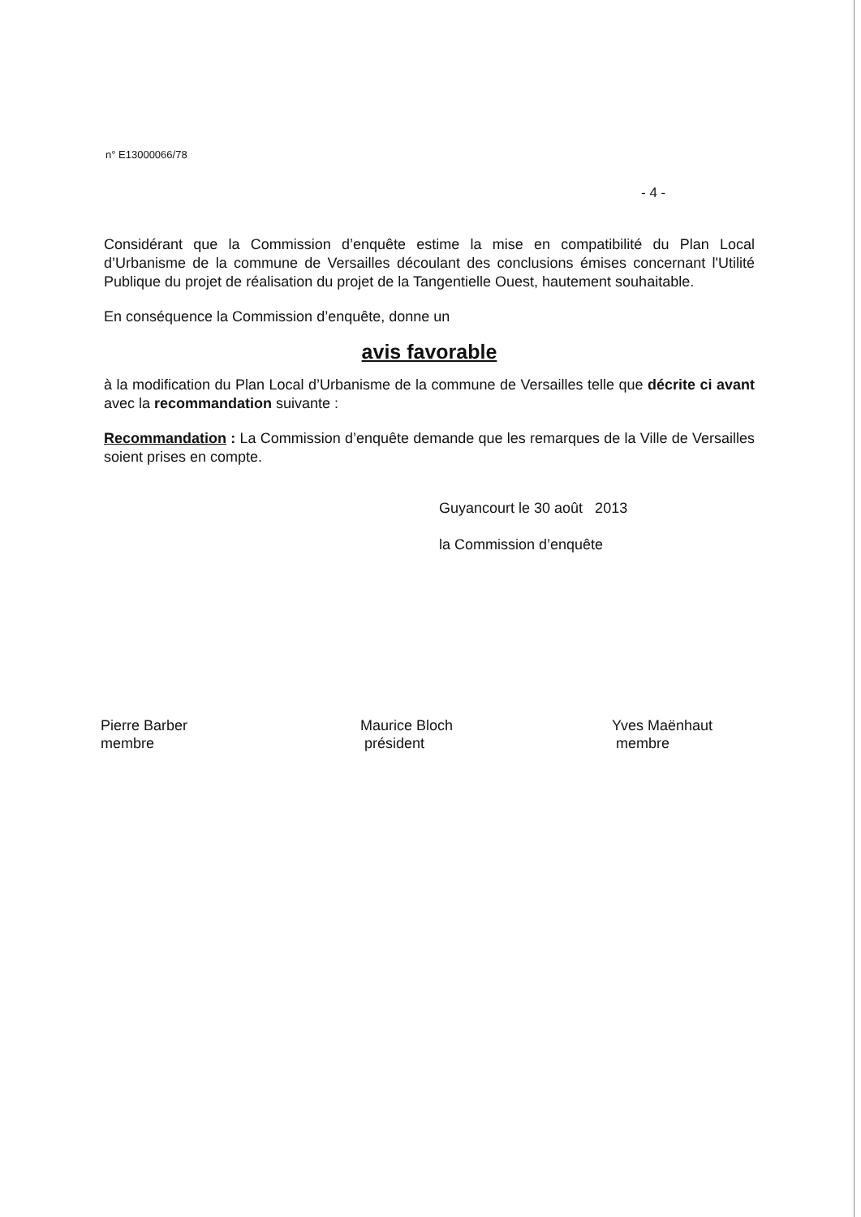n° E13000066/78
- 4 -
Considérant que la Commission d’enquête estime la mise en compatibilité du Plan Local d’Urbanisme de la commune de Versailles découlant des conclusions émises concernant l'Utilité Publique du projet de réalisation du projet de la Tangentielle Ouest, hautement souhaitable.
En conséquence la Commission d’enquête, donne un
avis favorable
à la modification du Plan Local d’Urbanisme de la commune de Versailles telle que décrite ci avant avec la recommandation suivante :
Recommandation : La Commission d’enquête demande que les remarques de la Ville de Versailles soient prises en compte.
Guyancourt le 30 août 2013
la Commission d’enquête
Pierre Barber
membre
Maurice Bloch
président
Yves Maënhaut
membre